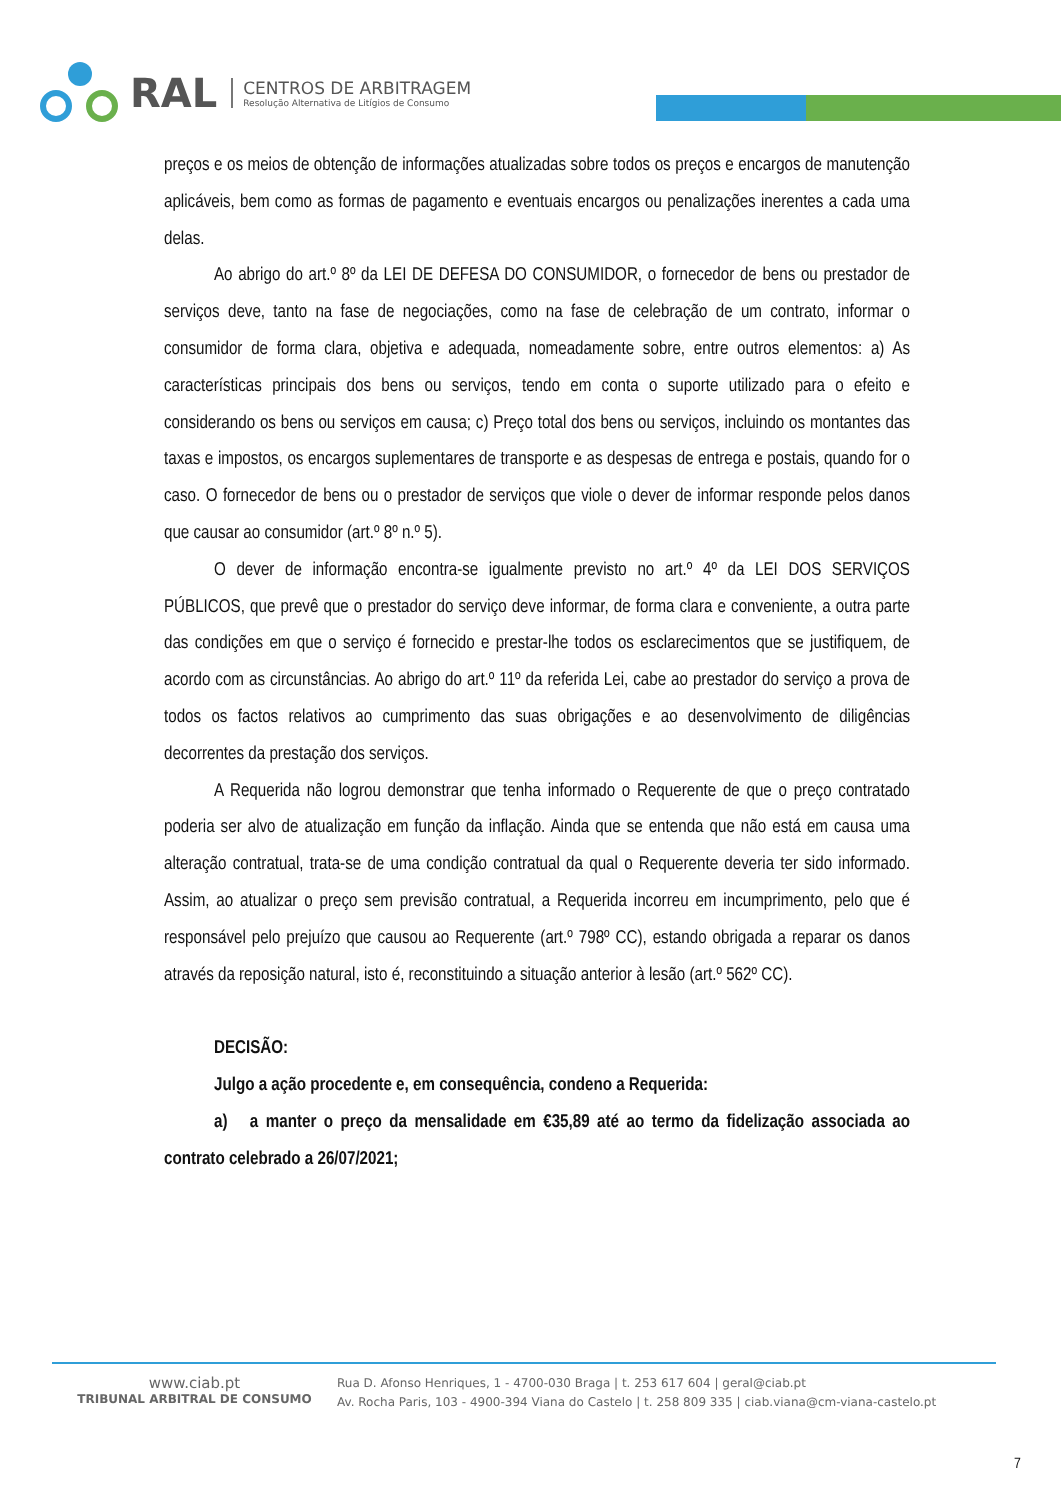RAL
CENTROS DE ARBITRAGEM
Resolução Alternativa de Litígios de Consumo
preços e os meios de obtenção de informações atualizadas sobre todos os preços e encargos de manutenção aplicáveis, bem como as formas de pagamento e eventuais encargos ou penalizações inerentes a cada uma delas.
Ao abrigo do art.º 8º da LEI DE DEFESA DO CONSUMIDOR, o fornecedor de bens ou prestador de serviços deve, tanto na fase de negociações, como na fase de celebração de um contrato, informar o consumidor de forma clara, objetiva e adequada, nomeadamente sobre, entre outros elementos: a) As características principais dos bens ou serviços, tendo em conta o suporte utilizado para o efeito e considerando os bens ou serviços em causa; c) Preço total dos bens ou serviços, incluindo os montantes das taxas e impostos, os encargos suplementares de transporte e as despesas de entrega e postais, quando for o caso. O fornecedor de bens ou o prestador de serviços que viole o dever de informar responde pelos danos que causar ao consumidor (art.º 8º n.º 5).
O dever de informação encontra-se igualmente previsto no art.º 4º da LEI DOS SERVIÇOS PÚBLICOS, que prevê que o prestador do serviço deve informar, de forma clara e conveniente, a outra parte das condições em que o serviço é fornecido e prestar-lhe todos os esclarecimentos que se justifiquem, de acordo com as circunstâncias. Ao abrigo do art.º 11º da referida Lei, cabe ao prestador do serviço a prova de todos os factos relativos ao cumprimento das suas obrigações e ao desenvolvimento de diligências decorrentes da prestação dos serviços.
A Requerida não logrou demonstrar que tenha informado o Requerente de que o preço contratado poderia ser alvo de atualização em função da inflação. Ainda que se entenda que não está em causa uma alteração contratual, trata-se de uma condição contratual da qual o Requerente deveria ter sido informado. Assim, ao atualizar o preço sem previsão contratual, a Requerida incorreu em incumprimento, pelo que é responsável pelo prejuízo que causou ao Requerente (art.º 798º CC), estando obrigada a reparar os danos através da reposição natural, isto é, reconstituindo a situação anterior à lesão (art.º 562º CC).
DECISÃO:
Julgo a ação procedente e, em consequência, condeno a Requerida:
a) a manter o preço da mensalidade em €35,89 até ao termo da fidelização associada ao contrato celebrado a 26/07/2021;
www.ciab.pt
TRIBUNAL ARBITRAL DE CONSUMO
Rua D. Afonso Henriques, 1 - 4700-030 Braga | t. 253 617 604 | geral@ciab.pt
Av. Rocha Paris, 103 - 4900-394 Viana do Castelo | t. 258 809 335 | ciab.viana@cm-viana-castelo.pt
7